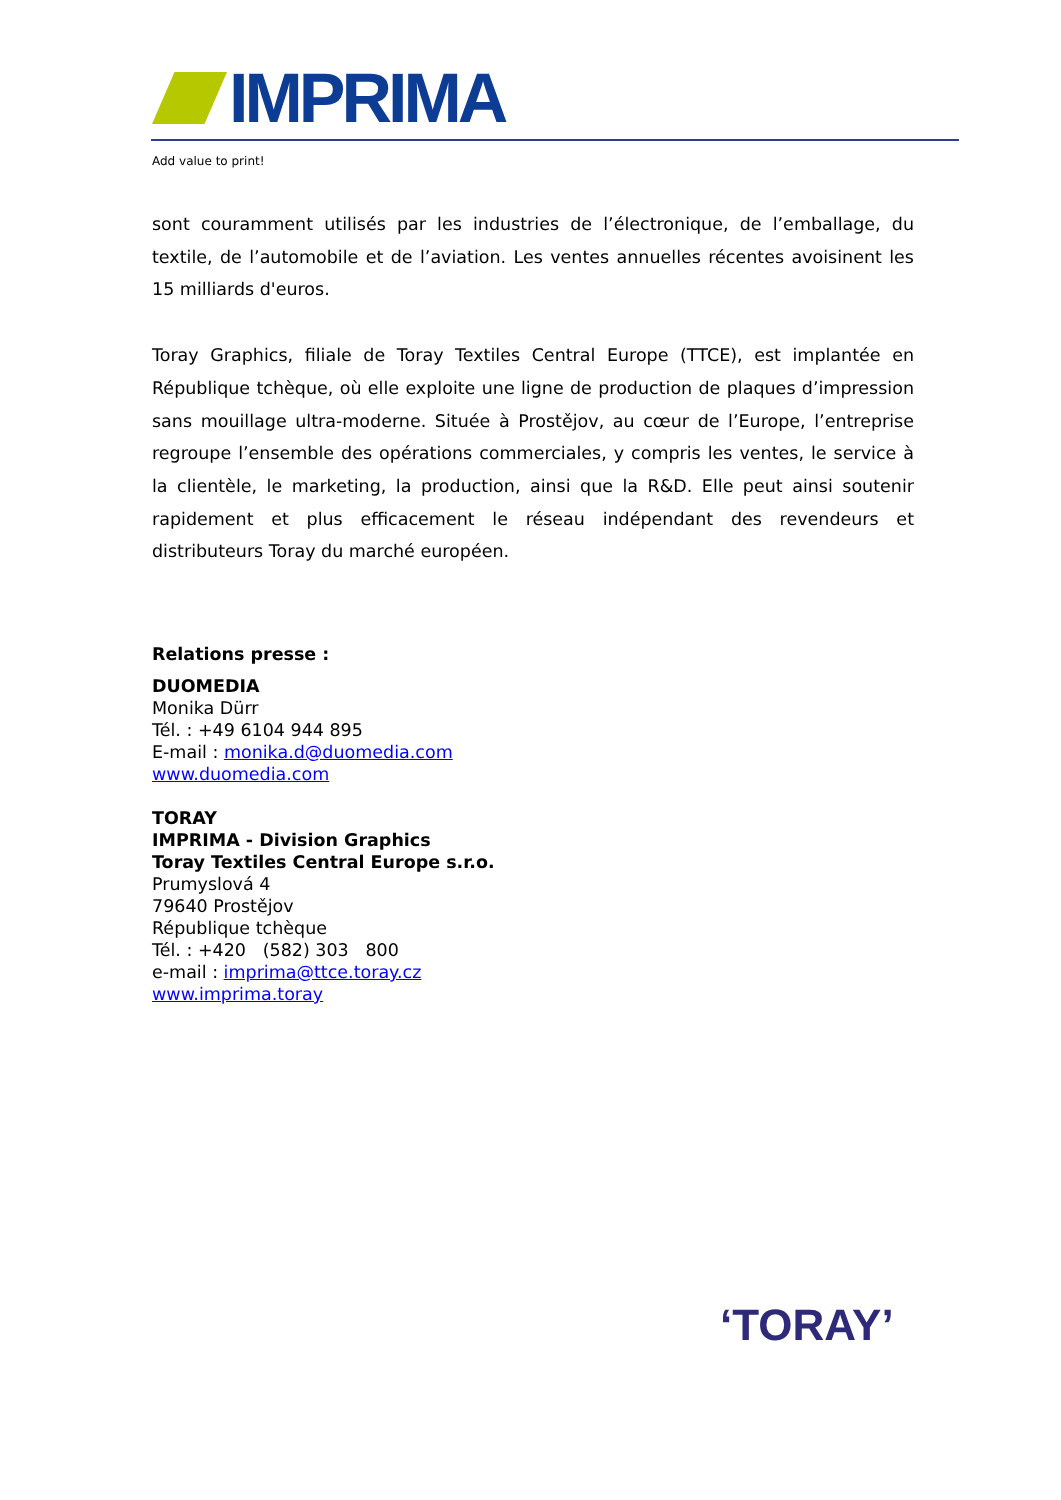IMPRIMA
Add value to print!
sont couramment utilisés par les industries de l’électronique, de l’emballage, du textile, de l’automobile et de l’aviation. Les ventes annuelles récentes avoisinent les 15 milliards d'euros.
Toray Graphics, filiale de Toray Textiles Central Europe (TTCE), est implantée en République tchèque, où elle exploite une ligne de production de plaques d’impression sans mouillage ultra-moderne. Située à Prostějov, au cœur de l’Europe, l’entreprise regroupe l’ensemble des opérations commerciales, y compris les ventes, le service à la clientèle, le marketing, la production, ainsi que la R&D. Elle peut ainsi soutenir rapidement et plus efficacement le réseau indépendant des revendeurs et distributeurs Toray du marché européen.
Relations presse :
DUOMEDIA
Monika Dürr
Tél. : +49 6104 944 895
E-mail : monika.d@duomedia.com
www.duomedia.com
TORAY
IMPRIMA - Division Graphics
Toray Textiles Central Europe s.r.o.
Prumyslová 4
79640 Prostějov
République tchèque
Tél. : +420 (582) 303 800
e-mail : imprima@ttce.toray.cz
www.imprima.toray
‘TORAY’